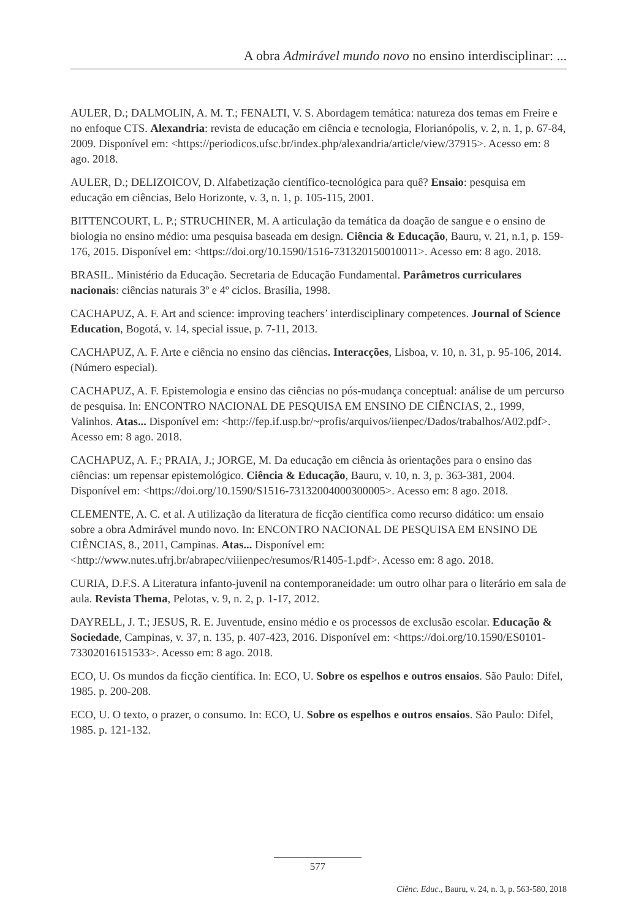A obra Admirável mundo novo no ensino interdisciplinar: ...
AULER, D.; DALMOLIN, A. M. T.; FENALTI, V. S. Abordagem temática: natureza dos temas em Freire e no enfoque CTS. Alexandria: revista de educação em ciência e tecnologia, Florianópolis, v. 2, n. 1, p. 67-84, 2009. Disponível em: <https://periodicos.ufsc.br/index.php/alexandria/article/view/37915>. Acesso em: 8 ago. 2018.
AULER, D.; DELIZOICOV, D. Alfabetização científico-tecnológica para quê? Ensaio: pesquisa em educação em ciências, Belo Horizonte, v. 3, n. 1, p. 105-115, 2001.
BITTENCOURT, L. P.; STRUCHINER, M. A articulação da temática da doação de sangue e o ensino de biologia no ensino médio: uma pesquisa baseada em design. Ciência & Educação, Bauru, v. 21, n.1, p. 159-176, 2015. Disponível em: <https://doi.org/10.1590/1516-731320150010011>. Acesso em: 8 ago. 2018.
BRASIL. Ministério da Educação. Secretaria de Educação Fundamental. Parâmetros curriculares nacionais: ciências naturais 3º e 4º ciclos. Brasília, 1998.
CACHAPUZ, A. F. Art and science: improving teachers’ interdisciplinary competences. Journal of Science Education, Bogotá, v. 14, special issue, p. 7-11, 2013.
CACHAPUZ, A. F. Arte e ciência no ensino das ciências. Interacções, Lisboa, v. 10, n. 31, p. 95-106, 2014. (Número especial).
CACHAPUZ, A. F. Epistemologia e ensino das ciências no pós-mudança conceptual: análise de um percurso de pesquisa. In: ENCONTRO NACIONAL DE PESQUISA EM ENSINO DE CIÊNCIAS, 2., 1999, Valinhos. Atas... Disponível em: <http://fep.if.usp.br/~profis/arquivos/iienpec/Dados/trabalhos/A02.pdf>. Acesso em: 8 ago. 2018.
CACHAPUZ, A. F.; PRAIA, J.; JORGE, M. Da educação em ciência às orientações para o ensino das ciências: um repensar epistemológico. Ciência & Educação, Bauru, v. 10, n. 3, p. 363-381, 2004. Disponível em: <https://doi.org/10.1590/S1516-73132004000300005>. Acesso em: 8 ago. 2018.
CLEMENTE, A. C. et al. A utilização da literatura de ficção científica como recurso didático: um ensaio sobre a obra Admirável mundo novo. In: ENCONTRO NACIONAL DE PESQUISA EM ENSINO DE CIÊNCIAS, 8., 2011, Campinas. Atas... Disponível em: <http://www.nutes.ufrj.br/abrapec/viiienpec/resumos/R1405-1.pdf>. Acesso em: 8 ago. 2018.
CURIA, D.F.S. A Literatura infanto-juvenil na contemporaneidade: um outro olhar para o literário em sala de aula. Revista Thema, Pelotas, v. 9, n. 2, p. 1-17, 2012.
DAYRELL, J. T.; JESUS, R. E. Juventude, ensino médio e os processos de exclusão escolar. Educação & Sociedade, Campinas, v. 37, n. 135, p. 407-423, 2016. Disponível em: <https://doi.org/10.1590/ES0101-73302016151533>. Acesso em: 8 ago. 2018.
ECO, U. Os mundos da ficção científica. In: ECO, U. Sobre os espelhos e outros ensaios. São Paulo: Difel, 1985. p. 200-208.
ECO, U. O texto, o prazer, o consumo. In: ECO, U. Sobre os espelhos e outros ensaios. São Paulo: Difel, 1985. p. 121-132.
577
Ciênc. Educ., Bauru, v. 24, n. 3, p. 563-580, 2018